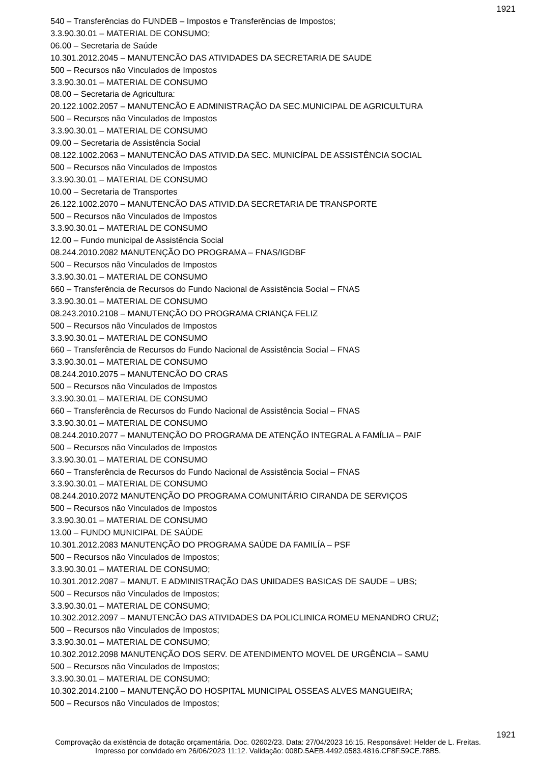1921
540 – Transferências do FUNDEB – Impostos e Transferências de Impostos;
3.3.90.30.01 – MATERIAL DE CONSUMO;
06.00 – Secretaria de Saúde
10.301.2012.2045 – MANUTENCÃO DAS ATIVIDADES DA SECRETARIA DE SAUDE
500 – Recursos não Vinculados de Impostos
3.3.90.30.01 – MATERIAL DE CONSUMO
08.00 – Secretaria de Agricultura:
20.122.1002.2057 – MANUTENCÃO E ADMINISTRAÇÃO DA SEC.MUNICIPAL DE AGRICULTURA
500 – Recursos não Vinculados de Impostos
3.3.90.30.01 – MATERIAL DE CONSUMO
09.00 – Secretaria de Assistência Social
08.122.1002.2063 – MANUTENCÃO DAS ATIVID.DA SEC. MUNICÍPAL DE ASSISTÊNCIA SOCIAL
500 – Recursos não Vinculados de Impostos
3.3.90.30.01 – MATERIAL DE CONSUMO
10.00 – Secretaria de Transportes
26.122.1002.2070 – MANUTENCÃO DAS ATIVID.DA SECRETARIA DE TRANSPORTE
500 – Recursos não Vinculados de Impostos
3.3.90.30.01 – MATERIAL DE CONSUMO
12.00 – Fundo municipal de Assistência Social
08.244.2010.2082 MANUTENÇÃO DO PROGRAMA – FNAS/IGDBF
500 – Recursos não Vinculados de Impostos
3.3.90.30.01 – MATERIAL DE CONSUMO
660 – Transferência de Recursos do Fundo Nacional de Assistência Social – FNAS
3.3.90.30.01 – MATERIAL DE CONSUMO
08.243.2010.2108 – MANUTENÇÃO DO PROGRAMA CRIANÇA FELIZ
500 – Recursos não Vinculados de Impostos
3.3.90.30.01 – MATERIAL DE CONSUMO
660 – Transferência de Recursos do Fundo Nacional de Assistência Social – FNAS
3.3.90.30.01 – MATERIAL DE CONSUMO
08.244.2010.2075 – MANUTENCÃO DO CRAS
500 – Recursos não Vinculados de Impostos
3.3.90.30.01 – MATERIAL DE CONSUMO
660 – Transferência de Recursos do Fundo Nacional de Assistência Social – FNAS
3.3.90.30.01 – MATERIAL DE CONSUMO
08.244.2010.2077 – MANUTENÇÃO DO PROGRAMA DE ATENÇÃO INTEGRAL A FAMÍLIA – PAIF
500 – Recursos não Vinculados de Impostos
3.3.90.30.01 – MATERIAL DE CONSUMO
660 – Transferência de Recursos do Fundo Nacional de Assistência Social – FNAS
3.3.90.30.01 – MATERIAL DE CONSUMO
08.244.2010.2072 MANUTENÇÃO DO PROGRAMA COMUNITÁRIO CIRANDA DE SERVIÇOS
500 – Recursos não Vinculados de Impostos
3.3.90.30.01 – MATERIAL DE CONSUMO
13.00 – FUNDO MUNICIPAL DE SAÚDE
10.301.2012.2083 MANUTENÇÃO DO PROGRAMA SAÚDE DA FAMILÍA – PSF
500 – Recursos não Vinculados de Impostos;
3.3.90.30.01 – MATERIAL DE CONSUMO;
10.301.2012.2087 – MANUT. E ADMINISTRAÇÃO DAS UNIDADES BASICAS DE SAUDE – UBS;
500 – Recursos não Vinculados de Impostos;
3.3.90.30.01 – MATERIAL DE CONSUMO;
10.302.2012.2097 – MANUTENCÃO DAS ATIVIDADES DA POLICLINICA ROMEU MENANDRO CRUZ;
500 – Recursos não Vinculados de Impostos;
3.3.90.30.01 – MATERIAL DE CONSUMO;
10.302.2012.2098 MANUTENÇÃO DOS SERV. DE ATENDIMENTO MOVEL DE URGÊNCIA – SAMU
500 – Recursos não Vinculados de Impostos;
3.3.90.30.01 – MATERIAL DE CONSUMO;
10.302.2014.2100 – MANUTENÇÃO DO HOSPITAL MUNICIPAL OSSEAS ALVES MANGUEIRA;
500 – Recursos não Vinculados de Impostos;
1921
Comprovação da existência de dotação orçamentária. Doc. 02602/23. Data: 27/04/2023 16:15. Responsável: Helder de L. Freitas.
Impresso por convidado em 26/06/2023 11:12. Validação: 008D.5AEB.4492.0583.4816.CF8F.59CE.78B5.